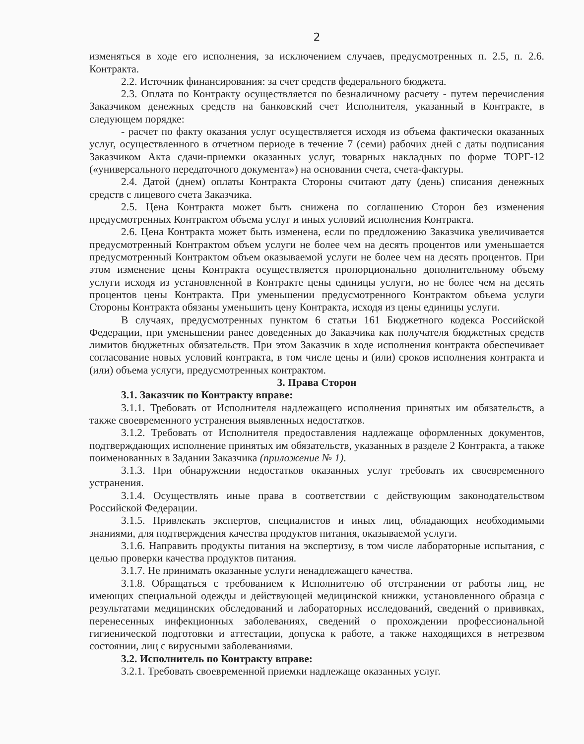2
изменяться в ходе его исполнения, за исключением случаев, предусмотренных п. 2.5, п. 2.6. Контракта.
2.2. Источник финансирования: за счет средств федерального бюджета.
2.3. Оплата по Контракту осуществляется по безналичному расчету - путем перечисления Заказчиком денежных средств на банковский счет Исполнителя, указанный в Контракте, в следующем порядке:
- расчет по факту оказания услуг осуществляется исходя из объема фактически оказанных услуг, осуществленного в отчетном периоде в течение 7 (семи) рабочих дней с даты подписания Заказчиком Акта сдачи-приемки оказанных услуг, товарных накладных по форме ТОРГ-12 («универсального передаточного документа») на основании счета, счета-фактуры.
2.4. Датой (днем) оплаты Контракта Стороны считают дату (день) списания денежных средств с лицевого счета Заказчика.
2.5. Цена Контракта может быть снижена по соглашению Сторон без изменения предусмотренных Контрактом объема услуг и иных условий исполнения Контракта.
2.6. Цена Контракта может быть изменена, если по предложению Заказчика увеличивается предусмотренный Контрактом объем услуги не более чем на десять процентов или уменьшается предусмотренный Контрактом объем оказываемой услуги не более чем на десять процентов. При этом изменение цены Контракта осуществляется пропорционально дополнительному объему услуги исходя из установленной в Контракте цены единицы услуги, но не более чем на десять процентов цены Контракта. При уменьшении предусмотренного Контрактом объема услуги Стороны Контракта обязаны уменьшить цену Контракта, исходя из цены единицы услуги.
В случаях, предусмотренных пунктом 6 статьи 161 Бюджетного кодекса Российской Федерации, при уменьшении ранее доведенных до Заказчика как получателя бюджетных средств лимитов бюджетных обязательств. При этом Заказчик в ходе исполнения контракта обеспечивает согласование новых условий контракта, в том числе цены и (или) сроков исполнения контракта и (или) объема услуги, предусмотренных контрактом.
3. Права Сторон
3.1. Заказчик по Контракту вправе:
3.1.1. Требовать от Исполнителя надлежащего исполнения принятых им обязательств, а также своевременного устранения выявленных недостатков.
3.1.2. Требовать от Исполнителя предоставления надлежаще оформленных документов, подтверждающих исполнение принятых им обязательств, указанных в разделе 2 Контракта, а также поименованных в Задании Заказчика (приложение № 1).
3.1.3. При обнаружении недостатков оказанных услуг требовать их своевременного устранения.
3.1.4. Осуществлять иные права в соответствии с действующим законодательством Российской Федерации.
3.1.5. Привлекать экспертов, специалистов и иных лиц, обладающих необходимыми знаниями, для подтверждения качества продуктов питания, оказываемой услуги.
3.1.6. Направить продукты питания на экспертизу, в том числе лабораторные испытания, с целью проверки качества продуктов питания.
3.1.7. Не принимать оказанные услуги ненадлежащего качества.
3.1.8. Обращаться с требованием к Исполнителю об отстранении от работы лиц, не имеющих специальной одежды и действующей медицинской книжки, установленного образца с результатами медицинских обследований и лабораторных исследований, сведений о прививках, перенесенных инфекционных заболеваниях, сведений о прохождении профессиональной гигиенической подготовки и аттестации, допуска к работе, а также находящихся в нетрезвом состоянии, лиц с вирусными заболеваниями.
3.2. Исполнитель по Контракту вправе:
3.2.1. Требовать своевременной приемки надлежаще оказанных услуг.